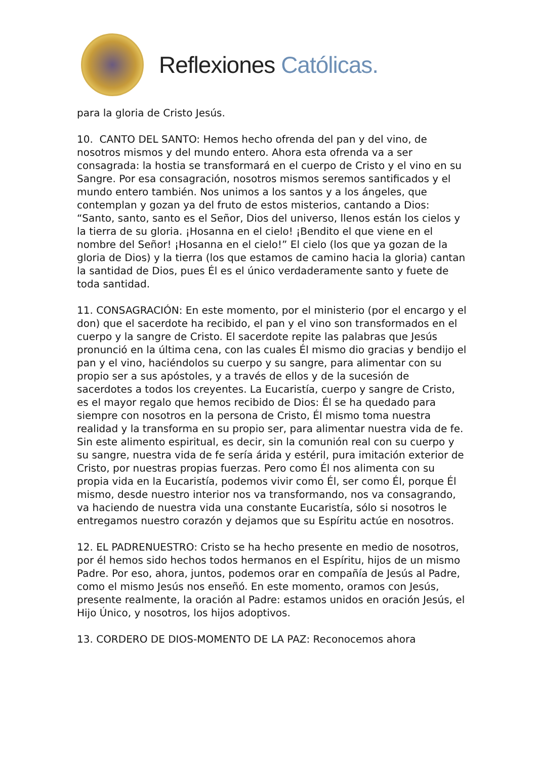Reflexiones Católicas.
para la gloria de Cristo Jesús.
10. CANTO DEL SANTO: Hemos hecho ofrenda del pan y del vino, de nosotros mismos y del mundo entero. Ahora esta ofrenda va a ser consagrada: la hostia se transformará en el cuerpo de Cristo y el vino en su Sangre. Por esa consagración, nosotros mismos seremos santificados y el mundo entero también. Nos unimos a los santos y a los ángeles, que contemplan y gozan ya del fruto de estos misterios, cantando a Dios: “Santo, santo, santo es el Señor, Dios del universo, llenos están los cielos y la tierra de su gloria. ¡Hosanna en el cielo! ¡Bendito el que viene en el nombre del Señor! ¡Hosanna en el cielo!” El cielo (los que ya gozan de la gloria de Dios) y la tierra (los que estamos de camino hacia la gloria) cantan la santidad de Dios, pues Él es el único verdaderamente santo y fuete de toda santidad.
11. CONSAGRACIÓN: En este momento, por el ministerio (por el encargo y el don) que el sacerdote ha recibido, el pan y el vino son transformados en el cuerpo y la sangre de Cristo. El sacerdote repite las palabras que Jesús pronunció en la última cena, con las cuales Él mismo dio gracias y bendijo el pan y el vino, haciéndolos su cuerpo y su sangre, para alimentar con su propio ser a sus apóstoles, y a través de ellos y de la sucesión de sacerdotes a todos los creyentes. La Eucaristía, cuerpo y sangre de Cristo, es el mayor regalo que hemos recibido de Dios: Él se ha quedado para siempre con nosotros en la persona de Cristo, Él mismo toma nuestra realidad y la transforma en su propio ser, para alimentar nuestra vida de fe. Sin este alimento espiritual, es decir, sin la comunión real con su cuerpo y su sangre, nuestra vida de fe sería árida y estéril, pura imitación exterior de Cristo, por nuestras propias fuerzas. Pero como Él nos alimenta con su propia vida en la Eucaristía, podemos vivir como Él, ser como Él, porque Él mismo, desde nuestro interior nos va transformando, nos va consagrando, va haciendo de nuestra vida una constante Eucaristía, sólo si nosotros le entregamos nuestro corazón y dejamos que su Espíritu actúe en nosotros.
12. EL PADRENUESTRO: Cristo se ha hecho presente en medio de nosotros, por él hemos sido hechos todos hermanos en el Espíritu, hijos de un mismo Padre. Por eso, ahora, juntos, podemos orar en compañía de Jesús al Padre, como el mismo Jesús nos enseñó. En este momento, oramos con Jesús, presente realmente, la oración al Padre: estamos unidos en oración Jesús, el Hijo Único, y nosotros, los hijos adoptivos.
13. CORDERO DE DIOS-MOMENTO DE LA PAZ: Reconocemos ahora